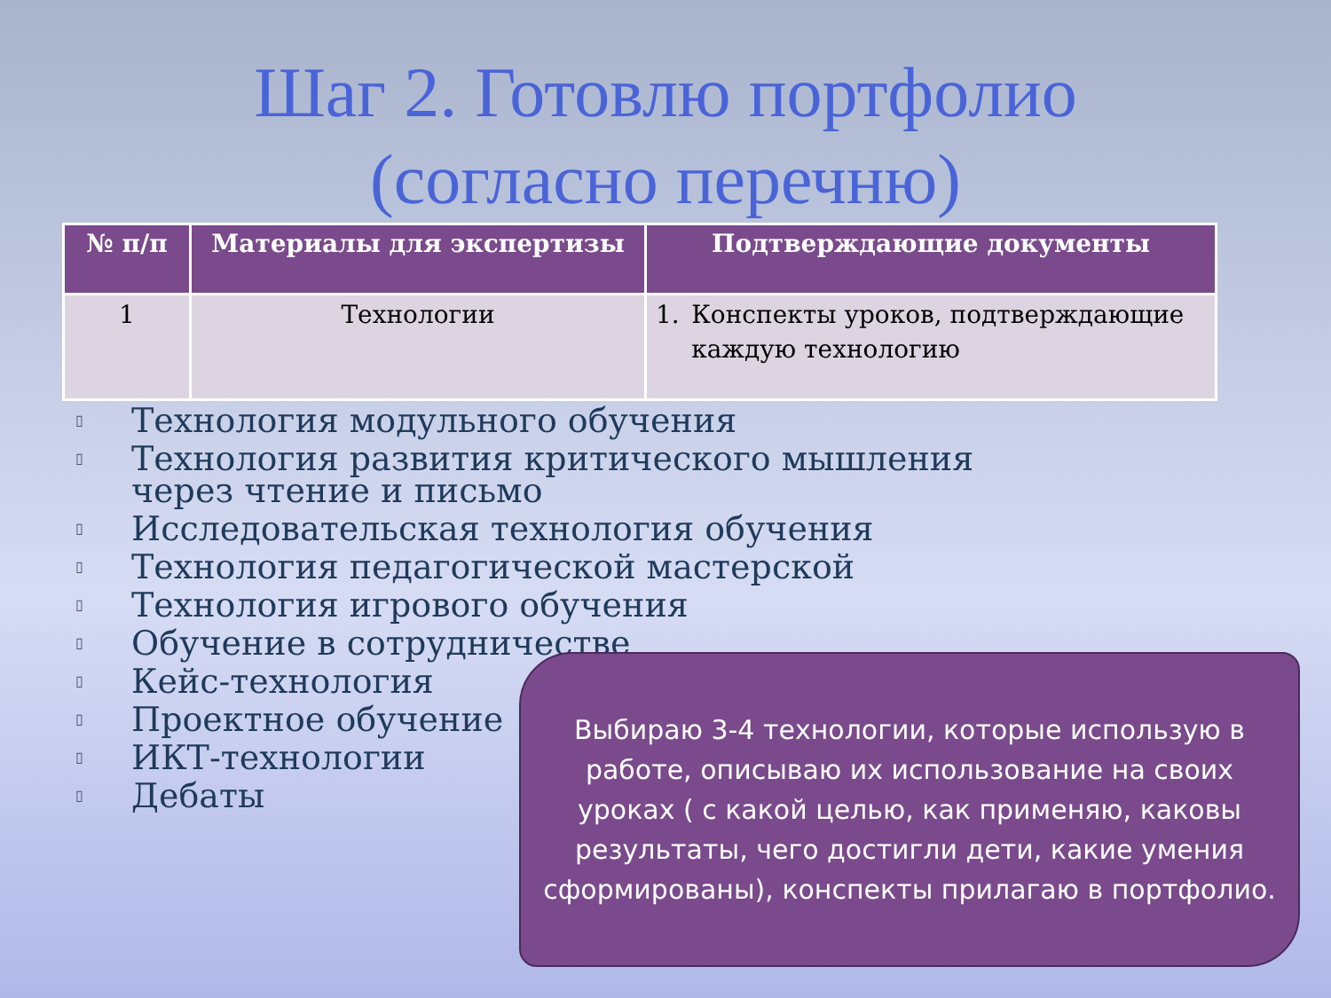Шаг 2. Готовлю портфолио
(согласно перечню)
| № п/п | Материалы для экспертизы | Подтверждающие документы |
| --- | --- | --- |
| 1 | Технологии | 1. Конспекты уроков, подтверждающие каждую технологию |
▯ Технология модульного обучения
▯ Технология развития критического мышления
через чтение и письмо
▯ Исследовательская технология обучения
▯ Технология педагогической мастерской
▯ Технология игрового обучения
▯ Обучение в сотрудничестве
▯ Кейс-технология
▯ Проектное обучение
▯ ИКТ-технологии
▯ Дебаты
Выбираю 3-4 технологии, которые использую в работе, описываю их использование на своих уроках ( с какой целью, как применяю, каковы результаты, чего достигли дети, какие умения сформированы), конспекты прилагаю в портфолио.